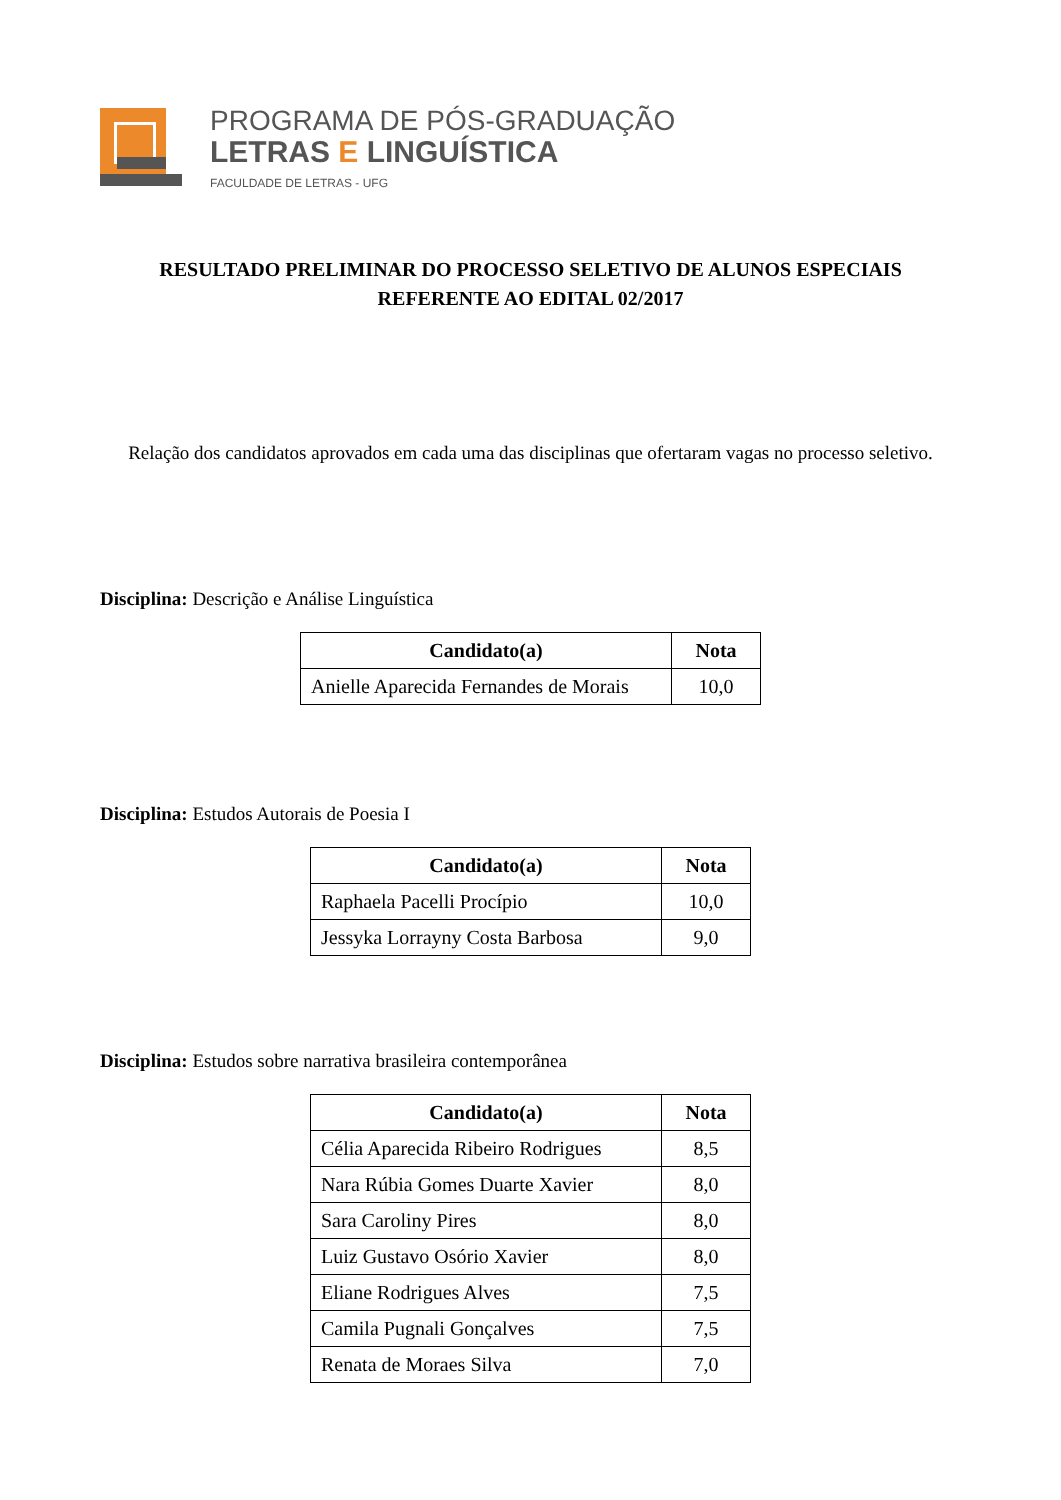PROGRAMA DE PÓS-GRADUAÇÃO
LETRAS E LINGUÍSTICA
FACULDADE DE LETRAS - UFG
RESULTADO PRELIMINAR DO PROCESSO SELETIVO DE ALUNOS ESPECIAIS
REFERENTE AO EDITAL 02/2017
Relação dos candidatos aprovados em cada uma das disciplinas que ofertaram vagas no processo seletivo.
Disciplina: Descrição e Análise Linguística
| Candidato(a) | Nota |
| --- | --- |
| Anielle Aparecida Fernandes de Morais | 10,0 |
Disciplina: Estudos Autorais de Poesia I
| Candidato(a) | Nota |
| --- | --- |
| Raphaela Pacelli Procípio | 10,0 |
| Jessyka Lorrayny Costa Barbosa | 9,0 |
Disciplina: Estudos sobre narrativa brasileira contemporânea
| Candidato(a) | Nota |
| --- | --- |
| Célia Aparecida Ribeiro Rodrigues | 8,5 |
| Nara Rúbia Gomes Duarte Xavier | 8,0 |
| Sara Caroliny Pires | 8,0 |
| Luiz Gustavo Osório Xavier | 8,0 |
| Eliane Rodrigues Alves | 7,5 |
| Camila Pugnali Gonçalves | 7,5 |
| Renata de Moraes Silva | 7,0 |